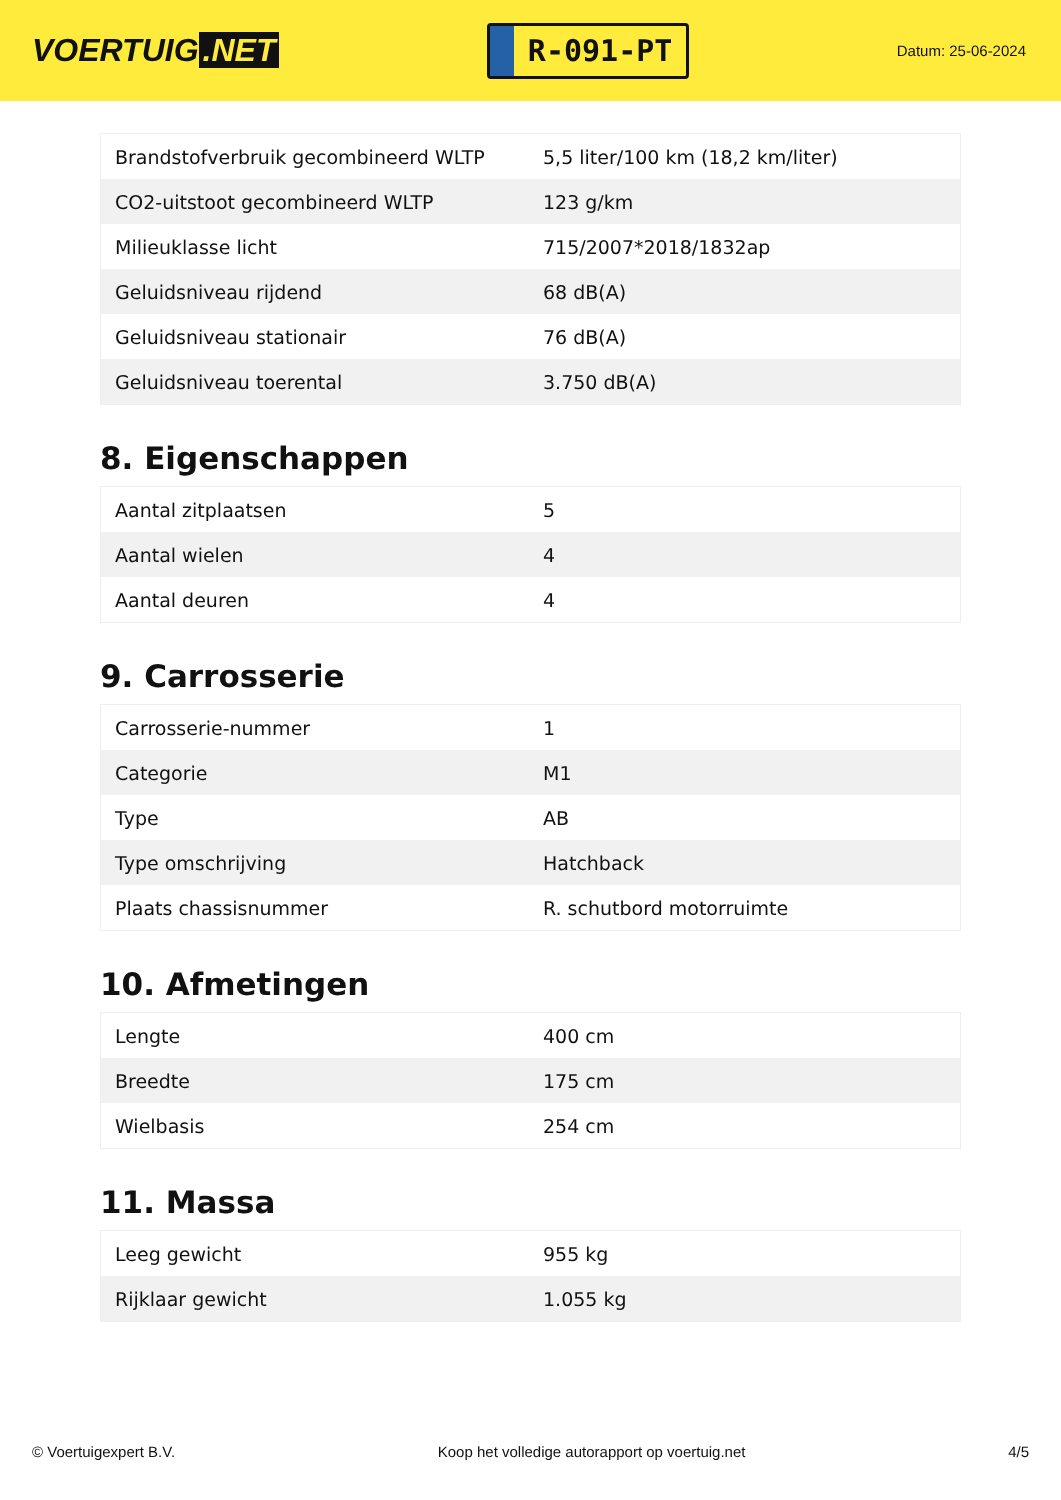VOERTUIG.NET
R-091-PT
Datum: 25-06-2024
| Brandstofverbruik gecombineerd WLTP | 5,5 liter/100 km (18,2 km/liter) |
| CO2-uitstoot gecombineerd WLTP | 123 g/km |
| Milieuklasse licht | 715/2007*2018/1832ap |
| Geluidsniveau rijdend | 68 dB(A) |
| Geluidsniveau stationair | 76 dB(A) |
| Geluidsniveau toerental | 3.750 dB(A) |
8. Eigenschappen
| Aantal zitplaatsen | 5 |
| Aantal wielen | 4 |
| Aantal deuren | 4 |
9. Carrosserie
| Carrosserie-nummer | 1 |
| Categorie | M1 |
| Type | AB |
| Type omschrijving | Hatchback |
| Plaats chassisnummer | R. schutbord motorruimte |
10. Afmetingen
| Lengte | 400 cm |
| Breedte | 175 cm |
| Wielbasis | 254 cm |
11. Massa
| Leeg gewicht | 955 kg |
| Rijklaar gewicht | 1.055 kg |
© Voertuigexpert B.V. Koop het volledige autorapport op voertuig.net 4/5